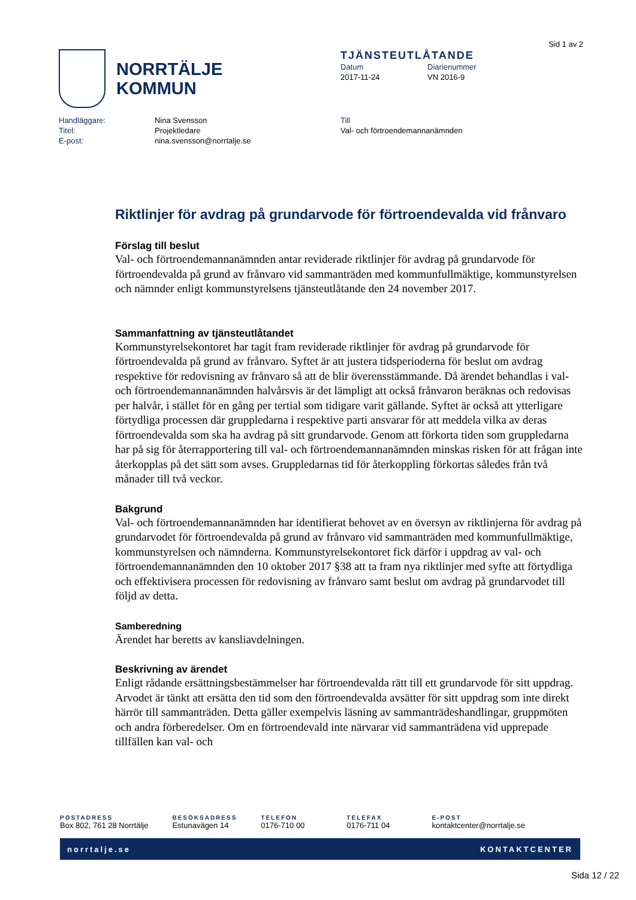Sid 1 av 2
NORRTÄLJE
KOMMUN
TJÄNSTEUTLÅTANDE
Datum
2017-11-24
Diarienummer
VN 2016-9
| Handläggare: | Nina Svensson |
| Titel: | Projektledare |
| E-post: | nina.svensson@norrtalje.se |
Till
Val- och förtroendemannanämnden
Riktlinjer för avdrag på grundarvode för förtroendevalda vid frånvaro
Förslag till beslut
Val- och förtroendemannanämnden antar reviderade riktlinjer för avdrag på grundarvode för förtroendevalda på grund av frånvaro vid sammanträden med kommunfullmäktige, kommunstyrelsen och nämnder enligt kommunstyrelsens tjänsteutlåtande den 24 november 2017.
Sammanfattning av tjänsteutlåtandet
Kommunstyrelsekontoret har tagit fram reviderade riktlinjer för avdrag på grundarvode för förtroendevalda på grund av frånvaro. Syftet är att justera tidsperioderna för beslut om avdrag respektive för redovisning av frånvaro så att de blir överensstämmande. Då ärendet behandlas i val- och förtroendemannanämnden halvårsvis är det lämpligt att också frånvaron beräknas och redovisas per halvår, i stället för en gång per tertial som tidigare varit gällande. Syftet är också att ytterligare förtydliga processen där gruppledarna i respektive parti ansvarar för att meddela vilka av deras förtroendevalda som ska ha avdrag på sitt grundarvode. Genom att förkorta tiden som gruppledarna har på sig för återrapportering till val- och förtroendemannanämnden minskas risken för att frågan inte återkopplas på det sätt som avses. Gruppledarnas tid för återkoppling förkortas således från två månader till två veckor.
Bakgrund
Val- och förtroendemannanämnden har identifierat behovet av en översyn av riktlinjerna för avdrag på grundarvodet för förtroendevalda på grund av frånvaro vid sammanträden med kommunfullmäktige, kommunstyrelsen och nämnderna. Kommunstyrelsekontoret fick därför i uppdrag av val- och förtroendemannanämnden den 10 oktober 2017 §38 att ta fram nya riktlinjer med syfte att förtydliga och effektivisera processen för redovisning av frånvaro samt beslut om avdrag på grundarvodet till följd av detta.
Samberedning
Ärendet har beretts av kansliavdelningen.
Beskrivning av ärendet
Enligt rådande ersättningsbestämmelser har förtroendevalda rätt till ett grundarvode för sitt uppdrag. Arvodet är tänkt att ersätta den tid som den förtroendevalda avsätter för sitt uppdrag som inte direkt härrör till sammanträden. Detta gäller exempelvis läsning av sammanträdeshandlingar, gruppmöten och andra förberedelser. Om en förtroendevald inte närvarar vid sammanträdena vid upprepade tillfällen kan val- och
POSTADRESS
Box 802, 761 28 Norrtälje
BESÖKSADRESS
Estunavägen 14
TELEFON
0176-710 00
TELEFAX
0176-711 04
E-POST
kontaktcenter@norrtalje.se
norrtalje.se KONTAKTCENTER
Sida 12 / 22